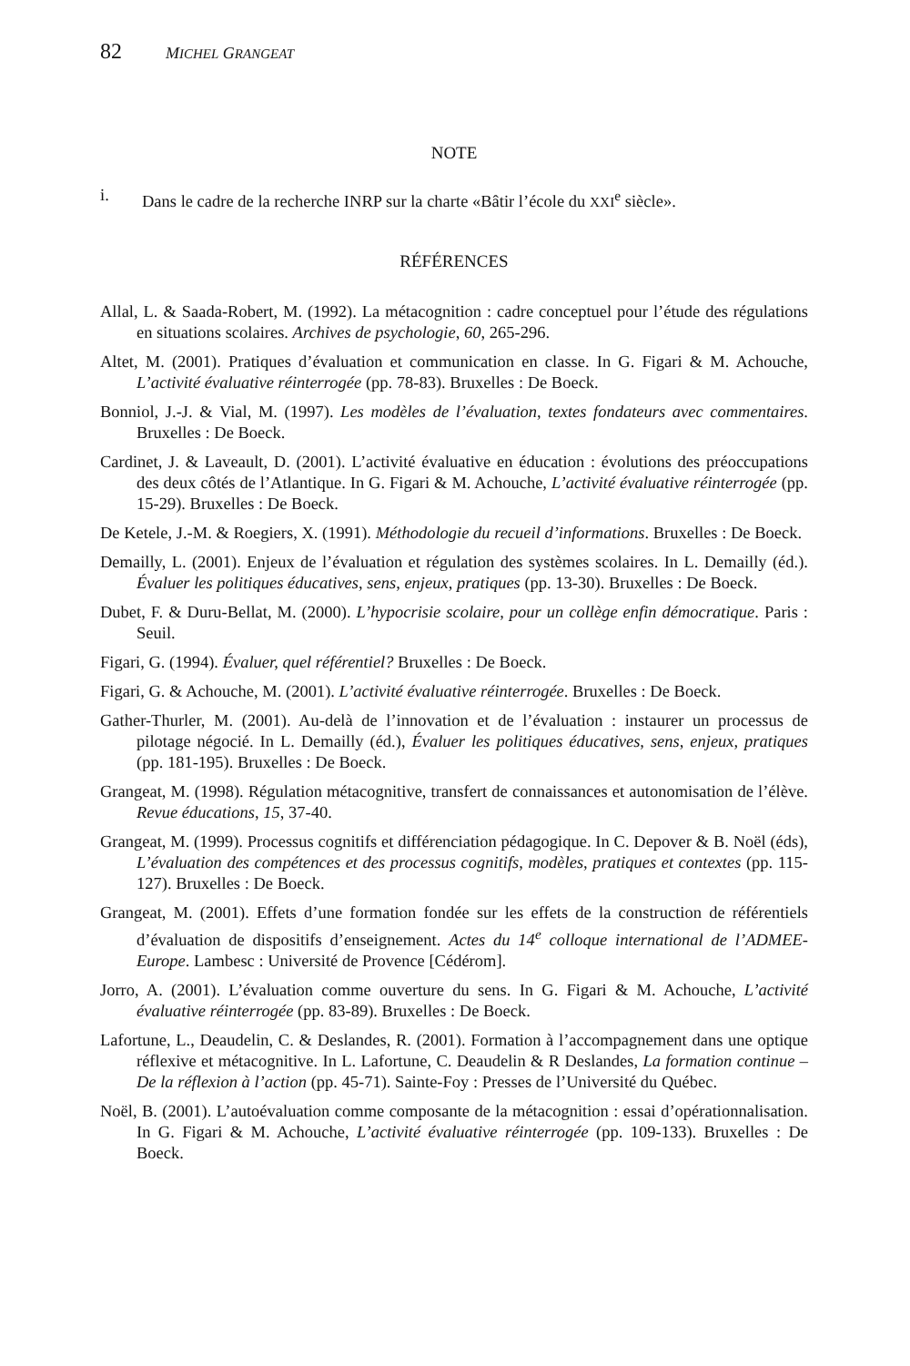82 MICHEL GRANGEAT
NOTE
i. Dans le cadre de la recherche INRP sur la charte «Bâtir l’école du XXI<sup>e</sup> siècle».
RÉFÉRENCES
Allal, L. & Saada-Robert, M. (1992). La métacognition : cadre conceptuel pour l’étude des régulations en situations scolaires. Archives de psychologie, 60, 265-296.
Altet, M. (2001). Pratiques d’évaluation et communication en classe. In G. Figari & M. Achouche, L’activité évaluative réinterrogée (pp. 78-83). Bruxelles : De Boeck.
Bonniol, J.-J. & Vial, M. (1997). Les modèles de l’évaluation, textes fondateurs avec commentaires. Bruxelles : De Boeck.
Cardinet, J. & Laveault, D. (2001). L’activité évaluative en éducation : évolutions des préoccupations des deux côtés de l’Atlantique. In G. Figari & M. Achouche, L’activité évaluative réinterrogée (pp. 15-29). Bruxelles : De Boeck.
De Ketele, J.-M. & Roegiers, X. (1991). Méthodologie du recueil d’informations. Bruxelles : De Boeck.
Demailly, L. (2001). Enjeux de l’évaluation et régulation des systèmes scolaires. In L. Demailly (éd.). Évaluer les politiques éducatives, sens, enjeux, pratiques (pp. 13-30). Bruxelles : De Boeck.
Dubet, F. & Duru-Bellat, M. (2000). L’hypocrisie scolaire, pour un collège enfin démocratique. Paris : Seuil.
Figari, G. (1994). Évaluer, quel référentiel? Bruxelles : De Boeck.
Figari, G. & Achouche, M. (2001). L’activité évaluative réinterrogée. Bruxelles : De Boeck.
Gather-Thurler, M. (2001). Au-delà de l’innovation et de l’évaluation : instaurer un processus de pilotage négocié. In L. Demailly (éd.), Évaluer les politiques éducatives, sens, enjeux, pratiques (pp. 181-195). Bruxelles : De Boeck.
Grangeat, M. (1998). Régulation métacognitive, transfert de connaissances et autonomisation de l’élève. Revue éducations, 15, 37-40.
Grangeat, M. (1999). Processus cognitifs et différenciation pédagogique. In C. Depover & B. Noël (éds), L’évaluation des compétences et des processus cognitifs, modèles, pratiques et contextes (pp. 115-127). Bruxelles : De Boeck.
Grangeat, M. (2001). Effets d’une formation fondée sur les effets de la construction de référentiels d’évaluation de dispositifs d’enseignement. Actes du 14<sup>e</sup> colloque international de l’ADMEE-Europe. Lambesc : Université de Provence [Cédérom].
Jorro, A. (2001). L’évaluation comme ouverture du sens. In G. Figari & M. Achouche, L’activité évaluative réinterrogée (pp. 83-89). Bruxelles : De Boeck.
Lafortune, L., Deaudelin, C. & Deslandes, R. (2001). Formation à l’accompagnement dans une optique réflexive et métacognitive. In L. Lafortune, C. Deaudelin & R Deslandes, La formation continue – De la réflexion à l’action (pp. 45-71). Sainte-Foy : Presses de l’Université du Québec.
Noël, B. (2001). L’autoévaluation comme composante de la métacognition : essai d’opérationnalisation. In G. Figari & M. Achouche, L’activité évaluative réinterrogée (pp. 109-133). Bruxelles : De Boeck.